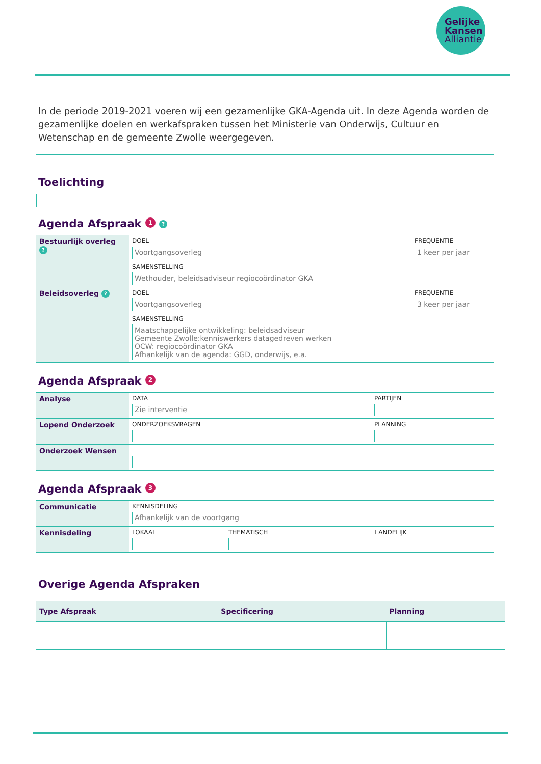Gelijke
Kansen
Alliantie
In de periode 2019-2021 voeren wij een gezamenlijke GKA-Agenda uit. In deze Agenda worden de gezamenlijke doelen en werkafspraken tussen het Ministerie van Onderwijs, Cultuur en Wetenschap en de gemeente Zwolle weergegeven.
Toelichting
Agenda Afspraak 1 ?
| Bestuurlijk overleg ? | DOEL Voortgangsoverleg | FREQUENTIE 1 keer per jaar |
| | SAMENSTELLING Wethouder, beleidsadviseur regiocoördinator GKA | |
| Beleidsoverleg ? | DOEL Voortgangsoverleg | FREQUENTIE 3 keer per jaar |
| | SAMENSTELLING Maatschappelijke ontwikkeling: beleidsadviseur Gemeente Zwolle:kenniswerkers datagedreven werken OCW: regiocoördinator GKA Afhankelijk van de agenda: GGD, onderwijs, e.a. | |
Agenda Afspraak 2
| Analyse | DATA Zie interventie | PARTIJEN |
| Lopend Onderzoek | ONDERZOEKSVRAGEN | PLANNING |
| Onderzoek Wensen | | |
Agenda Afspraak 3
| Communicatie | KENNISDELING Afhankelijk van de voortgang | | |
| Kennisdeling | LOKAAL | THEMATISCH | LANDELIJK |
Overige Agenda Afspraken
| Type Afspraak | Specificering | Planning |
| --- | --- | --- |